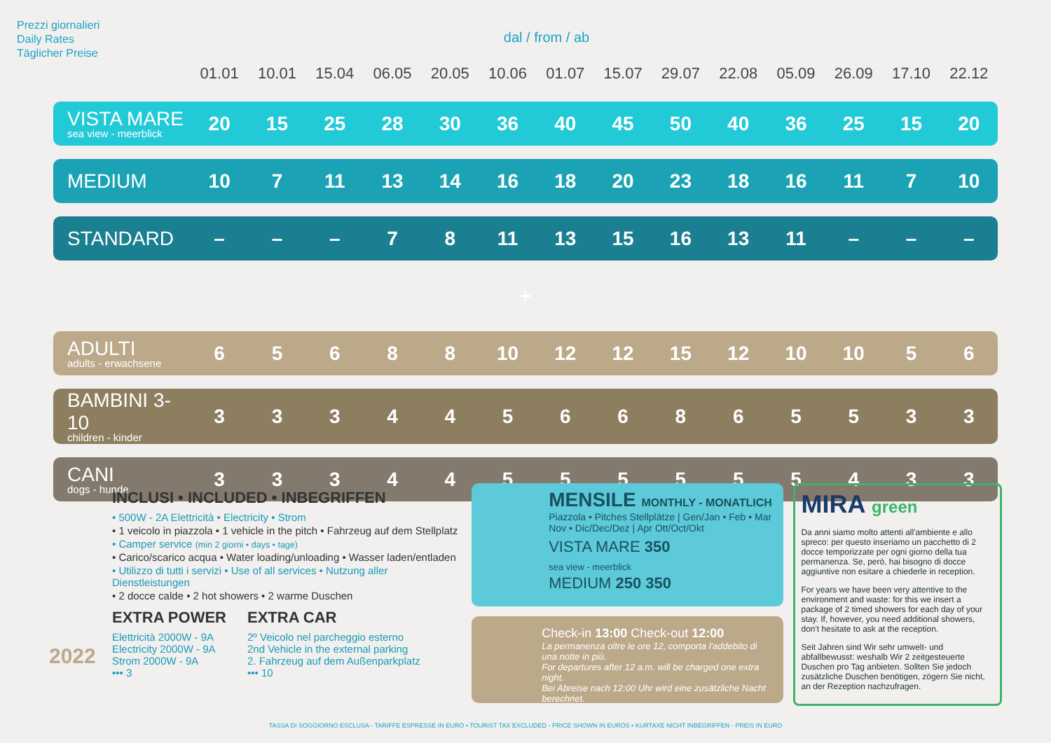Prezzi giornalieri
Daily Rates
Täglicher Preise
dal / from / ab
| | 01.01 | 10.01 | 15.04 | 06.05 | 20.05 | 10.06 | 01.07 | 15.07 | 29.07 | 22.08 | 05.09 | 26.09 | 17.10 | 22.12 |
| --- | --- | --- | --- | --- | --- | --- | --- | --- | --- | --- | --- | --- | --- | --- |
| VISTA MARE sea view - meerblick | 20 | 15 | 25 | 28 | 30 | 36 | 40 | 45 | 50 | 40 | 36 | 25 | 15 | 20 |
| MEDIUM | 10 | 7 | 11 | 13 | 14 | 16 | 18 | 20 | 23 | 18 | 16 | 11 | 7 | 10 |
| STANDARD | – | – | – | 7 | 8 | 11 | 13 | 15 | 16 | 13 | 11 | – | – | – |
| + | | | | | | | | | | | | | | |
| ADULTI adults - erwachsene | 6 | 5 | 6 | 8 | 8 | 10 | 12 | 12 | 15 | 12 | 10 | 10 | 5 | 6 |
| BAMBINI 3-10 children - kinder | 3 | 3 | 3 | 4 | 4 | 5 | 6 | 6 | 8 | 6 | 5 | 5 | 3 | 3 |
| CANI dogs - hunde | 3 | 3 | 3 | 4 | 4 | 5 | 5 | 5 | 5 | 5 | 5 | 4 | 3 | 3 |
INCLUSI • INCLUDED • INBEGRIFFEN
• 500W - 2A Elettricità • Electricity • Strom
• 1 veicolo in piazzola • 1 vehicle in the pitch • Fahrzeug auf dem Stellplatz
• Camper service (min 2 giorni • days • tage)
• Carico/scarico acqua • Water loading/unloading • Wasser laden/entladen
• Utilizzo di tutti i servizi • Use of all services • Nutzung aller Dienstleistungen
• 2 docce calde • 2 hot showers • 2 warme Duschen
EXTRA POWER
Elettricità 2000W - 9A
Electricity 2000W - 9A
Strom 2000W - 9A
••• 3
EXTRA CAR
2º Veicolo nel parcheggio esterno
2nd Vehicle in the external parking
2. Fahrzeug auf dem Außenparkplatz
••• 10
MENSILE MONTHLY - MONATLICH
Piazzola • Pitches Stellplätze | Gen/Jan • Feb • Mar Nov • Dic/Dec/Dez | Apr Ott/Oct/Okt
VISTA MARE 350
sea view - meerblick
MEDIUM 250 350
Check-in 13:00 Check-out 12:00
La permanenza oltre le ore 12, comporta l'addebito di una notte in più.
For departures after 12 a.m. will be charged one extra night.
Bei Abreise nach 12:00 Uhr wird eine zusätzliche Nacht berechnet.
MIRA green
Da anni siamo molto attenti all'ambiente e allo spreco: per questo inseriamo un pacchetto di 2 docce temporizzate per ogni giorno della tua permanenza. Se, però, hai bisogno di docce aggiuntive non esitare a chiederle in reception.
For years we have been very attentive to the environment and waste: for this we insert a package of 2 timed showers for each day of your stay. If, however, you need additional showers, don't hesitate to ask at the reception.
Seit Jahren sind Wir sehr umwelt- und abfallbewusst: weshalb Wir 2 zeitgesteuerte Duschen pro Tag anbieten. Sollten Sie jedoch zusätzliche Duschen benötigen, zögern Sie nicht, an der Rezeption nachzufragen.
2022
TASSA DI SOGGIORNO ESCLUSA - TARIFFE ESPRESSE IN EURO • TOURIST TAX EXCLUDED - PRICE SHOWN IN EUROS • KURTAXE NICHT INBEGRIFFEN - PREIS IN EURO